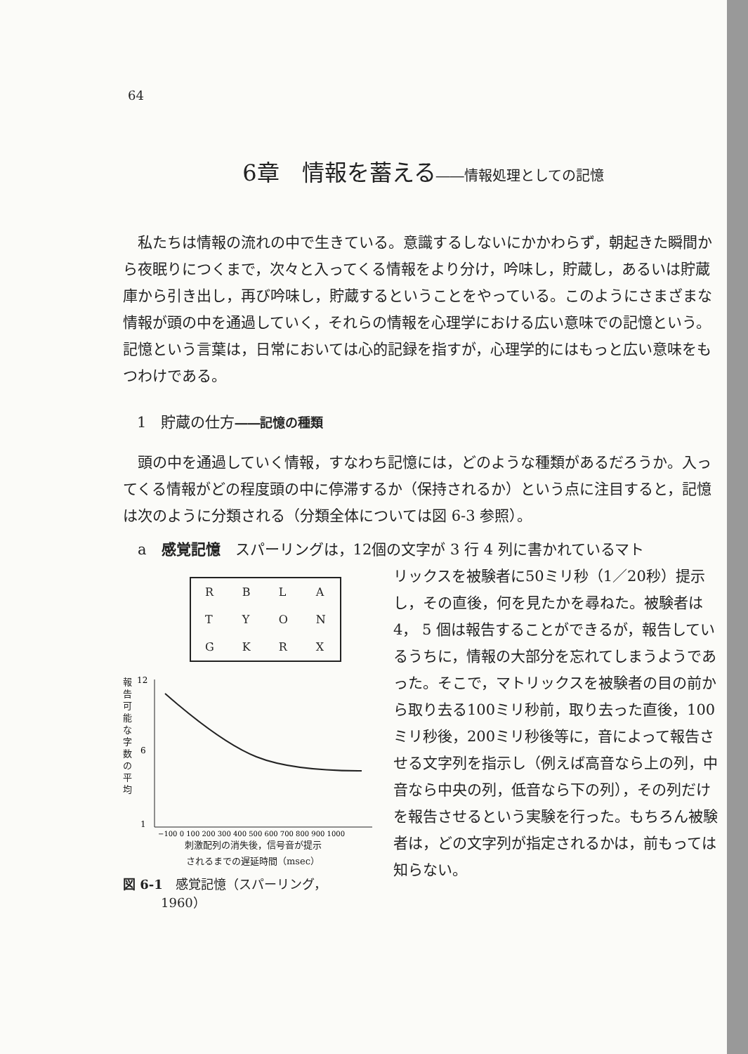64
6章　情報を蓄える――情報処理としての記憶
私たちは情報の流れの中で生きている。意識するしないにかかわらず，朝起きた瞬間から夜眠りにつくまで，次々と入ってくる情報をより分け，吟味し，貯蔵し，あるいは貯蔵庫から引き出し，再び吟味し，貯蔵するということをやっている。このようにさまざまな情報が頭の中を通過していく，それらの情報を心理学における広い意味での記憶という。記憶という言葉は，日常においては心的記録を指すが，心理学的にはもっと広い意味をもつわけである。
1　貯蔵の仕方――記憶の種類
頭の中を通過していく情報，すなわち記憶には，どのような種類があるだろうか。入ってくる情報がどの程度頭の中に停滞するか（保持されるか）という点に注目すると，記憶は次のように分類される（分類全体については図 6-3 参照）。
a　感覚記憶　スパーリングは，12個の文字が 3 行 4 列に書かれているマト
| R | B | L | A |
| T | Y | O | N |
| G | K | R | X |
報告可能な字数の平均
12
6
1
−100 0 100 200 300 400 500 600 700 800 900 1000
刺激配列の消失後，信号音が提示
されるまでの遅延時間（msec）
図 6-1　感覚記憶（スパーリング，
　　　1960）
リックスを被験者に50ミリ秒（1／20秒）提示し，その直後，何を見たかを尋ねた。被験者は 4， 5 個は報告することができるが，報告しているうちに，情報の大部分を忘れてしまうようであった。そこで，マトリックスを被験者の目の前から取り去る100ミリ秒前，取り去った直後，100ミリ秒後，200ミリ秒後等に，音によって報告させる文字列を指示し（例えば高音なら上の列，中音なら中央の列，低音なら下の列），その列だけを報告させるという実験を行った。もちろん被験者は，どの文字列が指定されるかは，前もっては知らない。